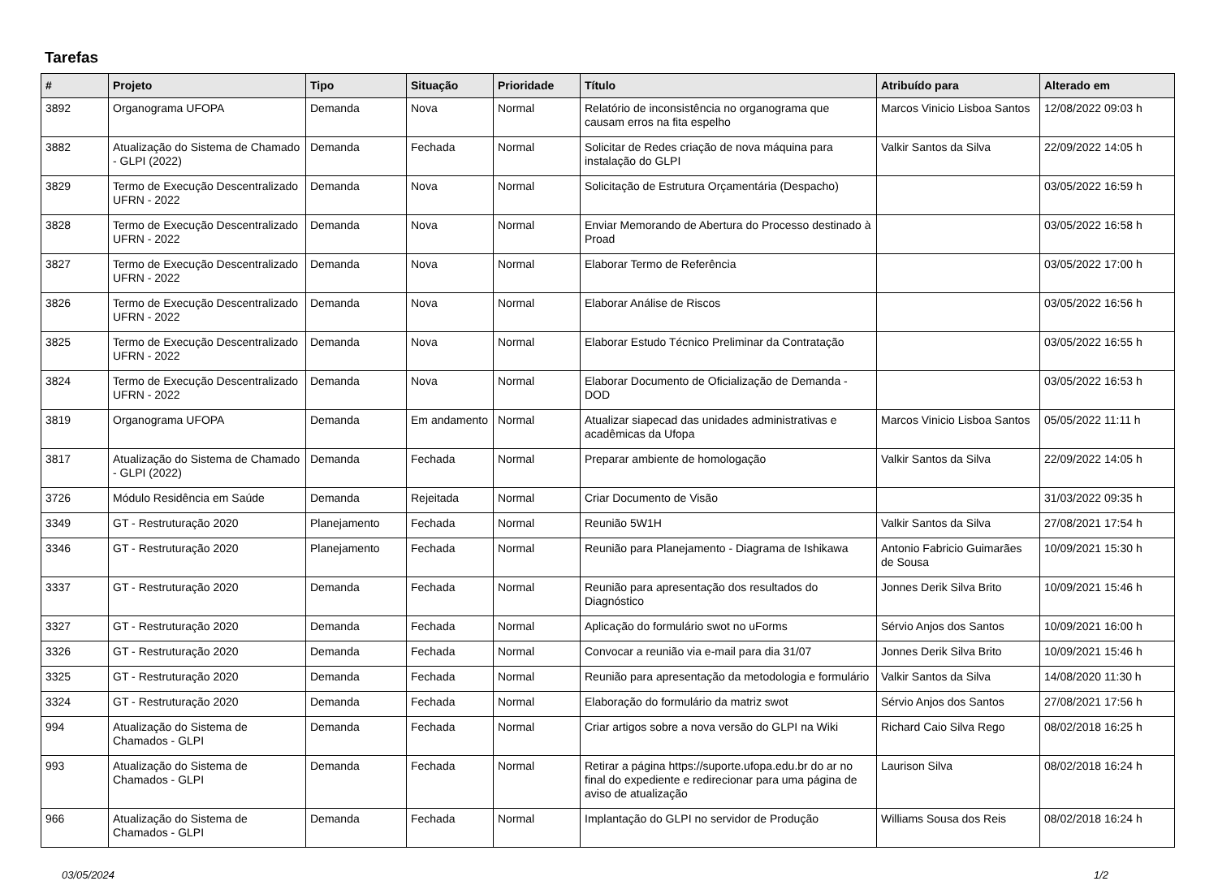Tarefas
| # | Projeto | Tipo | Situação | Prioridade | Título | Atribuído para | Alterado em |
| --- | --- | --- | --- | --- | --- | --- | --- |
| 3892 | Organograma UFOPA | Demanda | Nova | Normal | Relatório de inconsistência no organograma que causam erros na fita espelho | Marcos Vinicio Lisboa Santos | 12/08/2022 09:03 h |
| 3882 | Atualização do Sistema de Chamado - GLPI (2022) | Demanda | Fechada | Normal | Solicitar de Redes criação de nova máquina para instalação do GLPI | Valkir Santos da Silva | 22/09/2022 14:05 h |
| 3829 | Termo de Execução Descentralizado UFRN - 2022 | Demanda | Nova | Normal | Solicitação de Estrutura Orçamentária (Despacho) | | 03/05/2022 16:59 h |
| 3828 | Termo de Execução Descentralizado UFRN - 2022 | Demanda | Nova | Normal | Enviar Memorando de Abertura do Processo destinado à Proad | | 03/05/2022 16:58 h |
| 3827 | Termo de Execução Descentralizado UFRN - 2022 | Demanda | Nova | Normal | Elaborar Termo de Referência | | 03/05/2022 17:00 h |
| 3826 | Termo de Execução Descentralizado UFRN - 2022 | Demanda | Nova | Normal | Elaborar Análise de Riscos | | 03/05/2022 16:56 h |
| 3825 | Termo de Execução Descentralizado UFRN - 2022 | Demanda | Nova | Normal | Elaborar Estudo Técnico Preliminar da Contratação | | 03/05/2022 16:55 h |
| 3824 | Termo de Execução Descentralizado UFRN - 2022 | Demanda | Nova | Normal | Elaborar Documento de Oficialização de Demanda - DOD | | 03/05/2022 16:53 h |
| 3819 | Organograma UFOPA | Demanda | Em andamento | Normal | Atualizar siapecad das unidades administrativas e acadêmicas da Ufopa | Marcos Vinicio Lisboa Santos | 05/05/2022 11:11 h |
| 3817 | Atualização do Sistema de Chamado - GLPI (2022) | Demanda | Fechada | Normal | Preparar ambiente de homologação | Valkir Santos da Silva | 22/09/2022 14:05 h |
| 3726 | Módulo Residência em Saúde | Demanda | Rejeitada | Normal | Criar Documento de Visão | | 31/03/2022 09:35 h |
| 3349 | GT - Restruturação 2020 | Planejamento | Fechada | Normal | Reunião 5W1H | Valkir Santos da Silva | 27/08/2021 17:54 h |
| 3346 | GT - Restruturação 2020 | Planejamento | Fechada | Normal | Reunião para Planejamento - Diagrama de Ishikawa | Antonio Fabricio Guimarães de Sousa | 10/09/2021 15:30 h |
| 3337 | GT - Restruturação 2020 | Demanda | Fechada | Normal | Reunião para apresentação dos resultados do Diagnóstico | Jonnes Derik Silva Brito | 10/09/2021 15:46 h |
| 3327 | GT - Restruturação 2020 | Demanda | Fechada | Normal | Aplicação do formulário swot no uForms | Sérvio Anjos dos Santos | 10/09/2021 16:00 h |
| 3326 | GT - Restruturação 2020 | Demanda | Fechada | Normal | Convocar a reunião via e-mail para dia 31/07 | Jonnes Derik Silva Brito | 10/09/2021 15:46 h |
| 3325 | GT - Restruturação 2020 | Demanda | Fechada | Normal | Reunião para apresentação da metodologia e formulário | Valkir Santos da Silva | 14/08/2020 11:30 h |
| 3324 | GT - Restruturação 2020 | Demanda | Fechada | Normal | Elaboração do formulário da matriz swot | Sérvio Anjos dos Santos | 27/08/2021 17:56 h |
| 994 | Atualização do Sistema de Chamados - GLPI | Demanda | Fechada | Normal | Criar artigos sobre a nova versão do GLPI na Wiki | Richard Caio Silva Rego | 08/02/2018 16:25 h |
| 993 | Atualização do Sistema de Chamados - GLPI | Demanda | Fechada | Normal | Retirar a página https://suporte.ufopa.edu.br do ar no final do expediente e redirecionar para uma página de aviso de atualização | Laurison Silva | 08/02/2018 16:24 h |
| 966 | Atualização do Sistema de Chamados - GLPI | Demanda | Fechada | Normal | Implantação do GLPI no servidor de Produção | Williams Sousa dos Reis | 08/02/2018 16:24 h |
03/05/2024 1/2